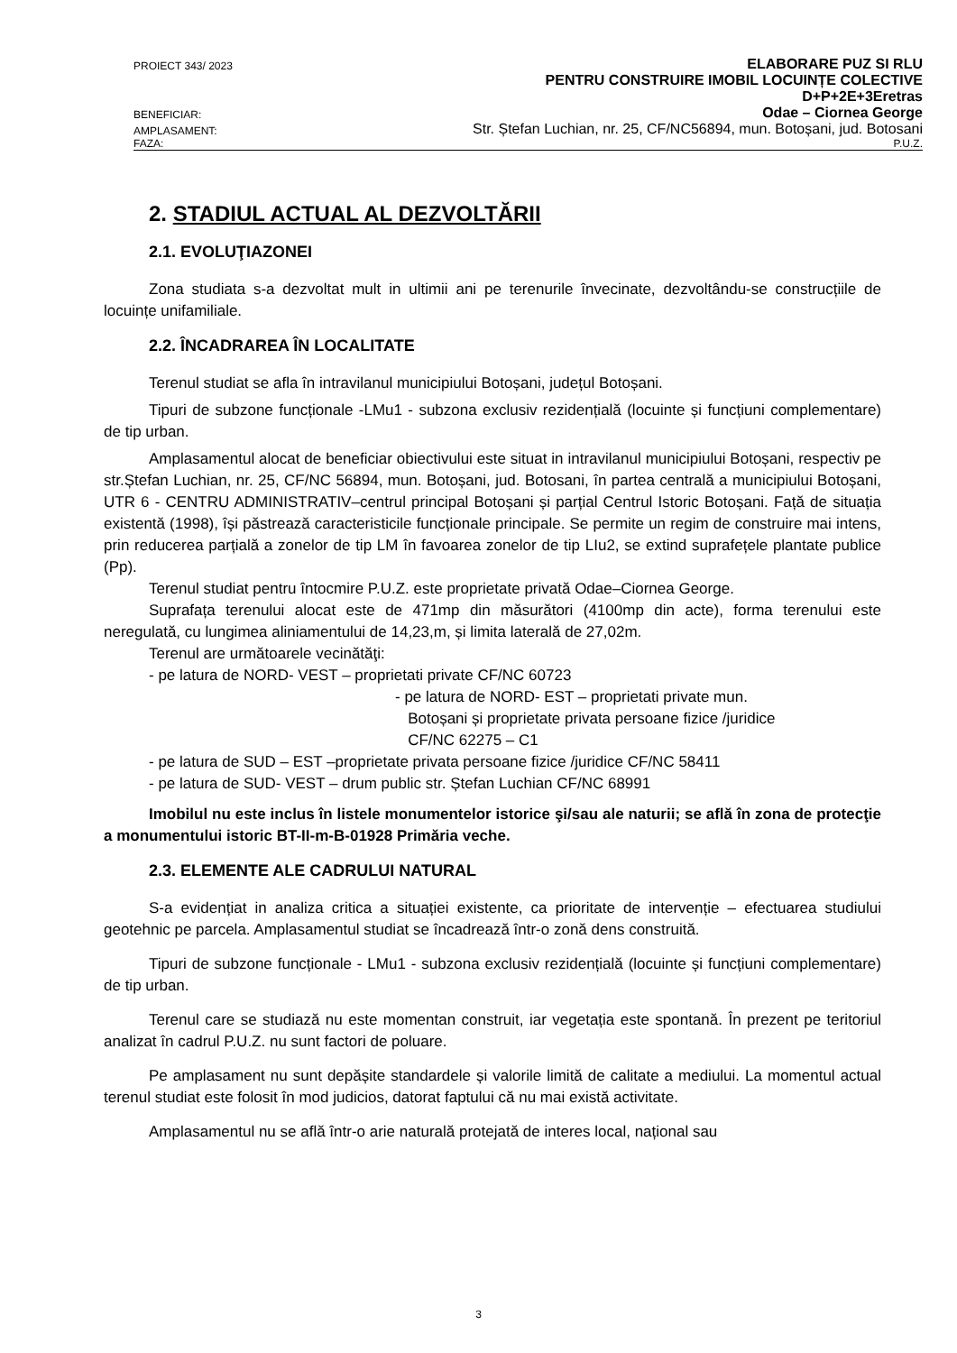PROIECT 343/ 2023 ELABORARE PUZ SI RLU
PENTRU CONSTRUIRE IMOBIL LOCUINȚE COLECTIVE
D+P+2E+3Eretras
BENEFICIAR: Odae – Ciornea George
AMPLASAMENT: Str. Ștefan Luchian, nr. 25, CF/NC56894, mun. Botoșani, jud. Botosani
FAZA: P.U.Z.
2. STADIUL ACTUAL AL DEZVOLTĂRII
2.1. EVOLUŢIAZONEI
Zona studiata s-a dezvoltat mult in ultimii ani pe terenurile învecinate, dezvoltându-se construcțiile de locuințe unifamiliale.
2.2. ÎNCADRAREA ÎN LOCALITATE
Terenul studiat se afla în intravilanul municipiului Botoșani, județul Botoșani.
Tipuri de subzone funcționale -LMu1 - subzona exclusiv rezidențială (locuinte și funcțiuni complementare) de tip urban.
Amplasamentul alocat de beneficiar obiectivului este situat in intravilanul municipiului Botoșani, respectiv pe str.Ștefan Luchian, nr. 25, CF/NC 56894, mun. Botoșani, jud. Botosani, în partea centrală a municipiului Botoșani, UTR 6 - CENTRU ADMINISTRATIV–centrul principal Botoșani și parțial Centrul Istoric Botoșani. Față de situația existentă (1998), își păstrează caracteristicile funcționale principale. Se permite un regim de construire mai intens, prin reducerea parțială a zonelor de tip LM în favoarea zonelor de tip LIu2, se extind suprafețele plantate publice (Pp).
Terenul studiat pentru întocmire P.U.Z. este proprietate privată Odae–Ciornea George.
Suprafața terenului alocat este de 471mp din măsurători (4100mp din acte), forma terenului este neregulată, cu lungimea aliniamentului de 14,23,m, și limita laterală de 27,02m.
Terenul are următoarele vecinătăţi:
- pe latura de NORD- VEST – proprietati private CF/NC 60723
- pe latura de NORD- EST – proprietati private mun.
Botoșani și proprietate privata persoane fizice /juridice
CF/NC 62275 – C1
- pe latura de SUD – EST –proprietate privata persoane fizice /juridice CF/NC 58411
- pe latura de SUD- VEST – drum public str. Ștefan Luchian CF/NC 68991
Imobilul nu este inclus în listele monumentelor istorice şi/sau ale naturii; se află în zona de protecţie a monumentului istoric BT-II-m-B-01928 Primăria veche.
2.3. ELEMENTE ALE CADRULUI NATURAL
S-a evidențiat in analiza critica a situației existente, ca prioritate de intervenție – efectuarea studiului geotehnic pe parcela. Amplasamentul studiat se încadrează într-o zonă dens construită.
Tipuri de subzone funcționale - LMu1 - subzona exclusiv rezidențială (locuinte și funcțiuni complementare) de tip urban.
Terenul care se studiază nu este momentan construit, iar vegetația este spontană. În prezent pe teritoriul analizat în cadrul P.U.Z. nu sunt factori de poluare.
Pe amplasament nu sunt depășite standardele și valorile limită de calitate a mediului. La momentul actual terenul studiat este folosit în mod judicios, datorat faptului că nu mai există activitate.
Amplasamentul nu se află într-o arie naturală protejată de interes local, național sau
3